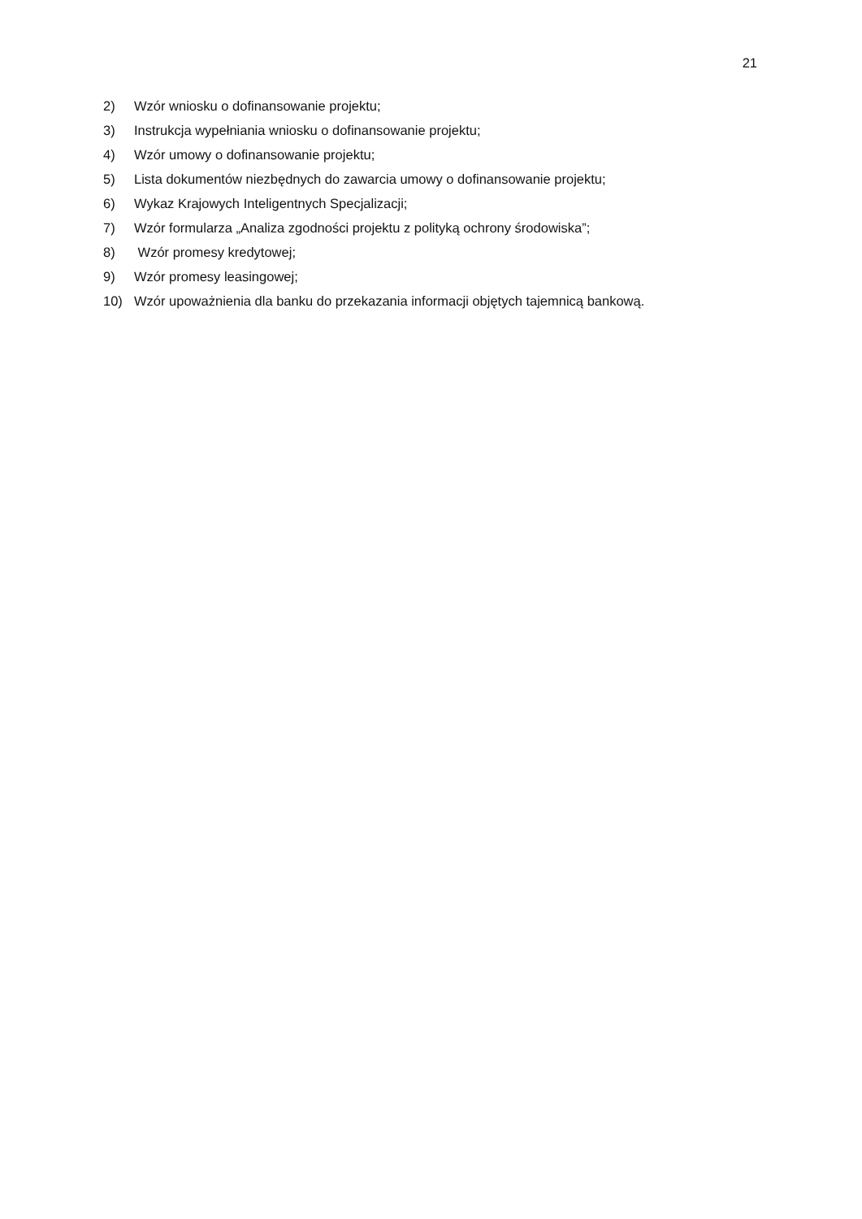21
2) Wzór wniosku o dofinansowanie projektu;
3) Instrukcja wypełniania wniosku o dofinansowanie projektu;
4) Wzór umowy o dofinansowanie projektu;
5) Lista dokumentów niezbędnych do zawarcia umowy o dofinansowanie projektu;
6) Wykaz Krajowych Inteligentnych Specjalizacji;
7) Wzór formularza „Analiza zgodności projektu z polityką ochrony środowiska”;
8) Wzór promesy kredytowej;
9) Wzór promesy leasingowej;
10) Wzór upoważnienia dla banku do przekazania informacji objętych tajemnicą bankową.